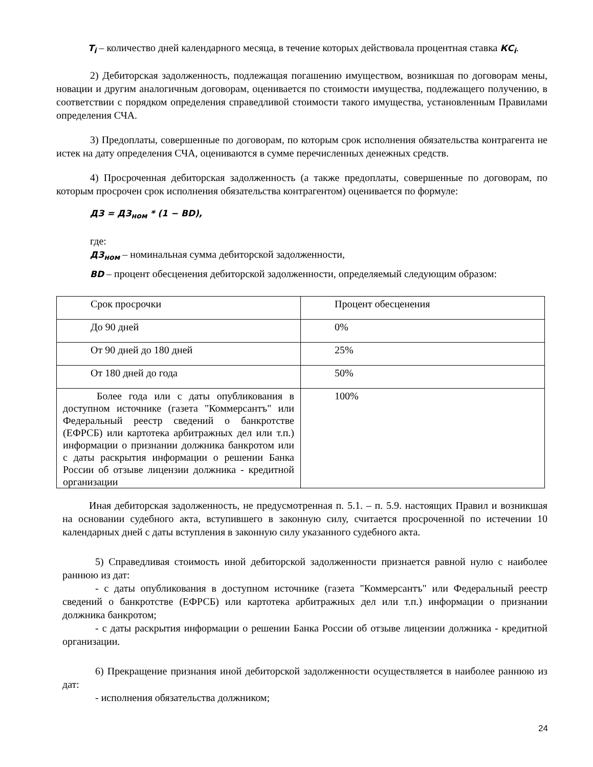T<sub>i</sub> – количество дней календарного месяца, в течение которых действовала процентная ставка КС<sub>i</sub>.
2) Дебиторская задолженность, подлежащая погашению имуществом, возникшая по договорам мены, новации и другим аналогичным договорам, оценивается по стоимости имущества, подлежащего получению, в соответствии с порядком определения справедливой стоимости такого имущества, установленным Правилами определения СЧА.
3) Предоплаты, совершенные по договорам, по которым срок исполнения обязательства контрагента не истек на дату определения СЧА, оцениваются в сумме перечисленных денежных средств.
4) Просроченная дебиторская задолженность (а также предоплаты, совершенные по договорам, по которым просрочен срок исполнения обязательства контрагентом) оценивается по формуле:
ДЗ = ДЗ<sub>ном</sub> * (1 − BD),
где:
ДЗ<sub>ном</sub> – номинальная сумма дебиторской задолженности,
BD – процент обесценения дебиторской задолженности, определяемый следующим образом:
| Срок просрочки | Процент обесценения |
| До 90 дней | 0% |
| От 90 дней до 180 дней | 25% |
| От 180 дней до года | 50% |
| Более года или с даты опубликования в доступном источнике (газета "Коммерсантъ" или Федеральный реестр сведений о банкротстве (ЕФРСБ) или картотека арбитражных дел или т.п.) информации о признании должника банкротом или с даты раскрытия информации о решении Банка России об отзыве лицензии должника - кредитной организации | 100% |
Иная дебиторская задолженность, не предусмотренная п. 5.1. – п. 5.9. настоящих Правил и возникшая на основании судебного акта, вступившего в законную силу, считается просроченной по истечении 10 календарных дней с даты вступления в законную силу указанного судебного акта.
5) Справедливая стоимость иной дебиторской задолженности признается равной нулю с наиболее раннюю из дат:
- с даты опубликования в доступном источнике (газета "Коммерсантъ" или Федеральный реестр сведений о банкротстве (ЕФРСБ) или картотека арбитражных дел или т.п.) информации о признании должника банкротом;
- с даты раскрытия информации о решении Банка России об отзыве лицензии должника - кредитной организации.
6) Прекращение признания иной дебиторской задолженности осуществляется в наиболее раннюю из дат:
- исполнения обязательства должником;
24